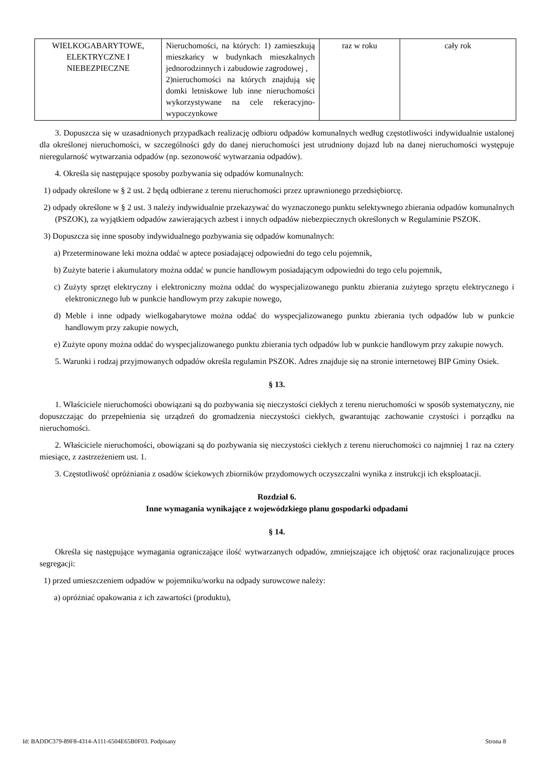| WIELKOGABARYTOWE, ELEKTRYCZNE I NIEBEZPIECZNE | Nieruchomości, na których: 1) zamieszkują mieszkańcy w budynkach mieszkalnych jednorodzinnych i zabudowie zagrodowej , 2)nieruchomości na których znajdują się domki letniskowe lub inne nieruchomości wykorzystywane na cele rekeracyjno-wypoczynkowe | raz w roku | cały rok |
3. Dopuszcza się w uzasadnionych przypadkach realizację odbioru odpadów komunalnych według częstotliwości indywidualnie ustalonej dla określonej nieruchomości, w szczególności gdy do danej nieruchomości jest utrudniony dojazd lub na danej nieruchomości występuje nieregularność wytwarzania odpadów (np. sezonowość wytwarzania odpadów).
4. Określa się następujące sposoby pozbywania się odpadów komunalnych:
1) odpady określone w § 2 ust. 2 będą odbierane z terenu nieruchomości przez uprawnionego przedsiębiorcę.
2) odpady określone w § 2 ust. 3 należy indywidualnie przekazywać do wyznaczonego punktu selektywnego zbierania odpadów komunalnych (PSZOK), za wyjątkiem odpadów zawierających azbest i innych odpadów niebezpiecznych określonych w Regulaminie PSZOK.
3) Dopuszcza się inne sposoby indywidualnego pozbywania się odpadów komunalnych:
a) Przeterminowane leki można oddać w aptece posiadającej odpowiedni do tego celu pojemnik,
b) Zużyte baterie i akumulatory można oddać w puncie handlowym posiadającym odpowiedni do tego celu pojemnik,
c) Zużyty sprzęt elektryczny i elektroniczny można oddać do wyspecjalizowanego punktu zbierania zużytego sprzętu elektrycznego i elektronicznego lub w punkcie handlowym przy zakupie nowego,
d) Meble i inne odpady wielkogabarytowe można oddać do wyspecjalizowanego punktu zbierania tych odpadów lub w punkcie handlowym przy zakupie nowych,
e) Zużyte opony można oddać do wyspecjalizowanego punktu zbierania tych odpadów lub w punkcie handlowym przy zakupie nowych.
5. Warunki i rodzaj przyjmowanych odpadów określa regulamin PSZOK. Adres znajduje się na stronie internetowej BIP Gminy Osiek.
§ 13.
1. Właściciele nieruchomości obowiązani są do pozbywania się nieczystości ciekłych z terenu nieruchomości w sposób systematyczny, nie dopuszczając do przepełnienia się urządzeń do gromadzenia nieczystości ciekłych, gwarantując zachowanie czystości i porządku na nieruchomości.
2. Właściciele nieruchomości, obowiązani są do pozbywania się nieczystości ciekłych z terenu nieruchomości co najmniej 1 raz na cztery miesiące, z zastrzeżeniem ust. 1.
3. Częstotliwość opróżniania z osadów ściekowych zbiorników przydomowych oczyszczalni wynika z instrukcji ich eksploatacji.
Rozdział 6.
Inne wymagania wynikające z wojewódzkiego planu gospodarki odpadami
§ 14.
Określa się następujące wymagania ograniczające ilość wytwarzanych odpadów, zmniejszające ich objętość oraz racjonalizujące proces segregacji:
1) przed umieszczeniem odpadów w pojemniku/worku na odpady surowcowe należy:
a) opróżniać opakowania z ich zawartości (produktu),
Id: BADDC379-89F8-4314-A111-6504E65B0F03. Podpisany Strona 8